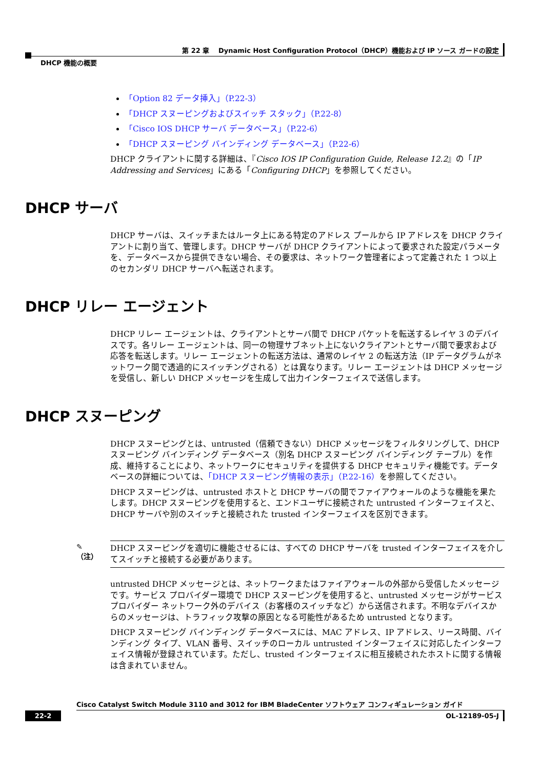第 22 章　 Dynamic Host Configuration Protocol（DHCP）機能および IP ソース ガードの設定
DHCP 機能の概要
「Option 82 データ挿入」（P.22-3）
「DHCP スヌーピングおよびスイッチ スタック」（P.22-8）
「Cisco IOS DHCP サーバ データベース」（P.22-6）
「DHCP スヌーピング バインディング データベース」（P.22-6）
DHCP クライアントに関する詳細は、『Cisco IOS IP Configuration Guide, Release 12.2』の「IP Addressing and Services」にある「Configuring DHCP」を参照してください。
DHCP サーバ
DHCP サーバは、スイッチまたはルータ上にある特定のアドレス プールから IP アドレスを DHCP クライアントに割り当て、管理します。DHCP サーバが DHCP クライアントによって要求された設定パラメータを、データベースから提供できない場合、その要求は、ネットワーク管理者によって定義された 1 つ以上のセカンダリ DHCP サーバへ転送されます。
DHCP リレー エージェント
DHCP リレー エージェントは、クライアントとサーバ間で DHCP パケットを転送するレイヤ 3 のデバイスです。各リレー エージェントは、同一の物理サブネット上にないクライアントとサーバ間で要求および応答を転送します。リレー エージェントの転送方法は、通常のレイヤ 2 の転送方法（IP データグラムがネットワーク間で透過的にスイッチングされる）とは異なります。リレー エージェントは DHCP メッセージを受信し、新しい DHCP メッセージを生成して出力インターフェイスで送信します。
DHCP スヌーピング
DHCP スヌーピングとは、untrusted（信頼できない）DHCP メッセージをフィルタリングして、DHCP スヌーピング バインディング データベース（別名 DHCP スヌーピング バインディング テーブル）を作成、維持することにより、ネットワークにセキュリティを提供する DHCP セキュリティ機能です。データベースの詳細については、「DHCP スヌーピング情報の表示」（P.22-16）を参照してください。
DHCP スヌーピングは、untrusted ホストと DHCP サーバの間でファイアウォールのような機能を果たします。DHCP スヌーピングを使用すると、エンドユーザに接続された untrusted インターフェイスと、DHCP サーバや別のスイッチと接続された trusted インターフェイスを区別できます。
✎
（注）
DHCP スヌーピングを適切に機能させるには、すべての DHCP サーバを trusted インターフェイスを介してスイッチと接続する必要があります。
untrusted DHCP メッセージとは、ネットワークまたはファイアウォールの外部から受信したメッセージです。サービス プロバイダー環境で DHCP スヌーピングを使用すると、untrusted メッセージがサービス プロバイダー ネットワーク外のデバイス（お客様のスイッチなど）から送信されます。不明なデバイスからのメッセージは、トラフィック攻撃の原因となる可能性があるため untrusted となります。
DHCP スヌーピング バインディング データベースには、MAC アドレス、IP アドレス、リース時間、バインディング タイプ、VLAN 番号、スイッチのローカル untrusted インターフェイスに対応したインターフェイス情報が登録されています。ただし、trusted インターフェイスに相互接続されたホストに関する情報は含まれていません。
Cisco Catalyst Switch Module 3110 and 3012 for IBM BladeCenter ソフトウェア コンフィギュレーション ガイド
22-2 OL-12189-05-J